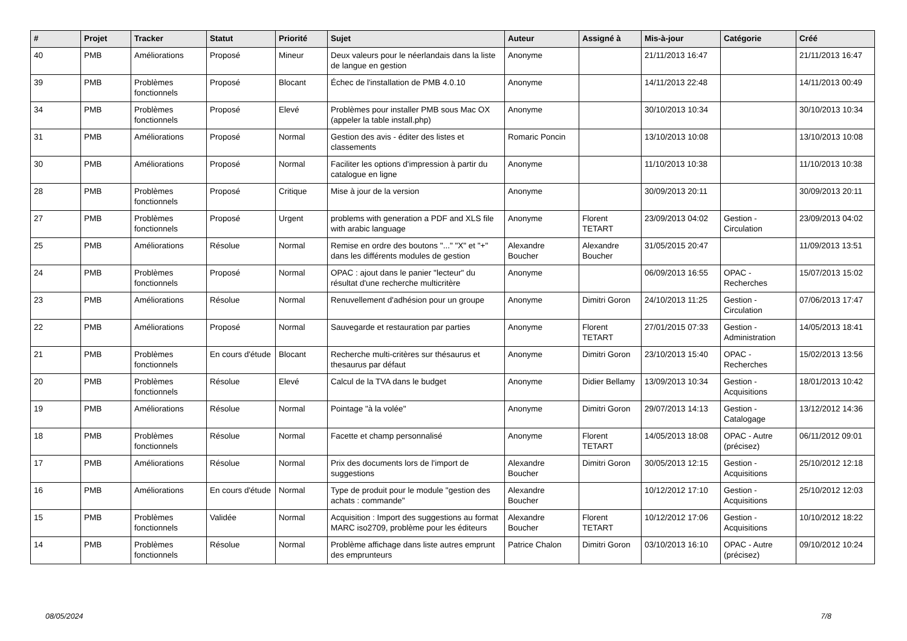| # | Projet | Tracker | Statut | Priorité | Sujet | Auteur | Assigné à | Mis-à-jour | Catégorie | Créé |
| --- | --- | --- | --- | --- | --- | --- | --- | --- | --- | --- |
| 40 | PMB | Améliorations | Proposé | Mineur | Deux valeurs pour le néerlandais dans la liste de langue en gestion | Anonyme | | 21/11/2013 16:47 | | 21/11/2013 16:47 |
| 39 | PMB | Problèmes fonctionnels | Proposé | Blocant | Échec de l'installation de PMB 4.0.10 | Anonyme | | 14/11/2013 22:48 | | 14/11/2013 00:49 |
| 34 | PMB | Problèmes fonctionnels | Proposé | Elevé | Problèmes pour installer PMB sous Mac OX (appeler la table install.php) | Anonyme | | 30/10/2013 10:34 | | 30/10/2013 10:34 |
| 31 | PMB | Améliorations | Proposé | Normal | Gestion des avis - éditer des listes et classements | Romaric Poncin | | 13/10/2013 10:08 | | 13/10/2013 10:08 |
| 30 | PMB | Améliorations | Proposé | Normal | Faciliter les options d'impression à partir du catalogue en ligne | Anonyme | | 11/10/2013 10:38 | | 11/10/2013 10:38 |
| 28 | PMB | Problèmes fonctionnels | Proposé | Critique | Mise à jour de la version | Anonyme | | 30/09/2013 20:11 | | 30/09/2013 20:11 |
| 27 | PMB | Problèmes fonctionnels | Proposé | Urgent | problems with generation a PDF and XLS file with arabic language | Anonyme | Florent TETART | 23/09/2013 04:02 | Gestion - Circulation | 23/09/2013 04:02 |
| 25 | PMB | Améliorations | Résolue | Normal | Remise en ordre des boutons "..." "X" et "+" dans les différents modules de gestion | Alexandre Boucher | Alexandre Boucher | 31/05/2015 20:47 | | 11/09/2013 13:51 |
| 24 | PMB | Problèmes fonctionnels | Proposé | Normal | OPAC : ajout dans le panier "lecteur" du résultat d'une recherche multicritère | Anonyme | | 06/09/2013 16:55 | OPAC - Recherches | 15/07/2013 15:02 |
| 23 | PMB | Améliorations | Résolue | Normal | Renuvellement d'adhésion pour un groupe | Anonyme | Dimitri Goron | 24/10/2013 11:25 | Gestion - Circulation | 07/06/2013 17:47 |
| 22 | PMB | Améliorations | Proposé | Normal | Sauvegarde et restauration par parties | Anonyme | Florent TETART | 27/01/2015 07:33 | Gestion - Administration | 14/05/2013 18:41 |
| 21 | PMB | Problèmes fonctionnels | En cours d'étude | Blocant | Recherche multi-critères sur thésaurus et thesaurus par défaut | Anonyme | Dimitri Goron | 23/10/2013 15:40 | OPAC - Recherches | 15/02/2013 13:56 |
| 20 | PMB | Problèmes fonctionnels | Résolue | Elevé | Calcul de la TVA dans le budget | Anonyme | Didier Bellamy | 13/09/2013 10:34 | Gestion - Acquisitions | 18/01/2013 10:42 |
| 19 | PMB | Améliorations | Résolue | Normal | Pointage "à la volée" | Anonyme | Dimitri Goron | 29/07/2013 14:13 | Gestion - Catalogage | 13/12/2012 14:36 |
| 18 | PMB | Problèmes fonctionnels | Résolue | Normal | Facette et champ personnalisé | Anonyme | Florent TETART | 14/05/2013 18:08 | OPAC - Autre (précisez) | 06/11/2012 09:01 |
| 17 | PMB | Améliorations | Résolue | Normal | Prix des documents lors de l'import de suggestions | Alexandre Boucher | Dimitri Goron | 30/05/2013 12:15 | Gestion - Acquisitions | 25/10/2012 12:18 |
| 16 | PMB | Améliorations | En cours d'étude | Normal | Type de produit pour le module "gestion des achats : commande" | Alexandre Boucher | | 10/12/2012 17:10 | Gestion - Acquisitions | 25/10/2012 12:03 |
| 15 | PMB | Problèmes fonctionnels | Validée | Normal | Acquisition : Import des suggestions au format MARC iso2709, problème pour les éditeurs | Alexandre Boucher | Florent TETART | 10/12/2012 17:06 | Gestion - Acquisitions | 10/10/2012 18:22 |
| 14 | PMB | Problèmes fonctionnels | Résolue | Normal | Problème affichage dans liste autres emprunt des emprunteurs | Patrice Chalon | Dimitri Goron | 03/10/2013 16:10 | OPAC - Autre (précisez) | 09/10/2012 10:24 |
08/05/2024 7/8